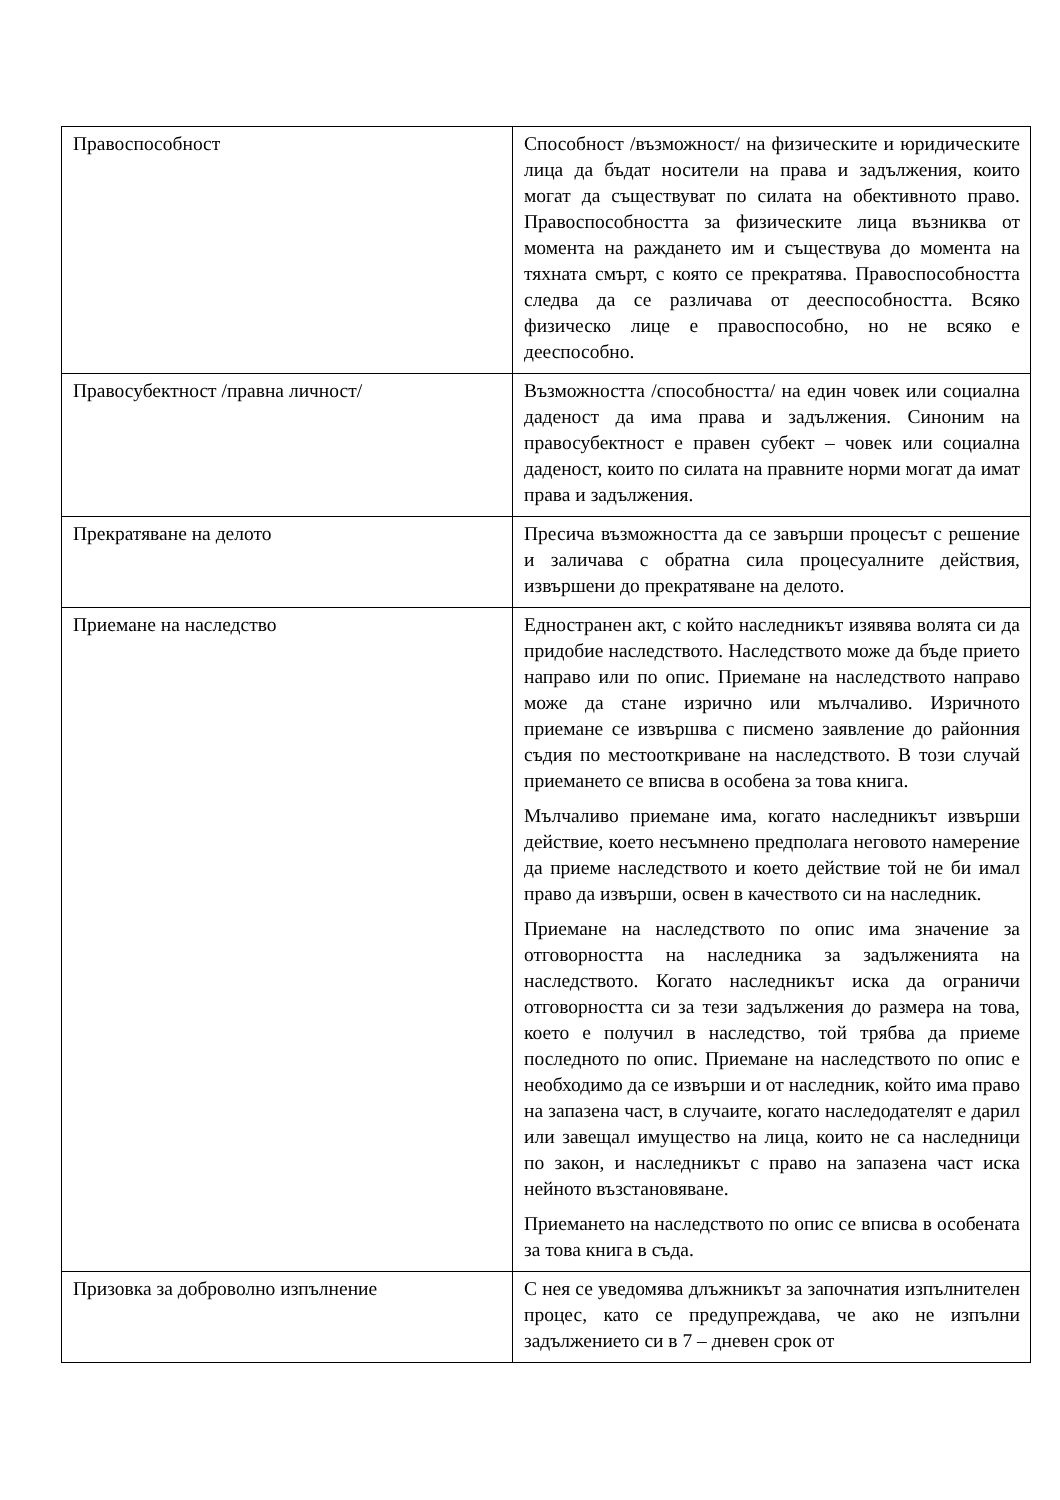| Правоспособност | Способност /възможност/ на физическите и юридическите лица да бъдат носители на права и задължения, които могат да съществуват по силата на обективното право. Правоспособността за физическите лица възниква от момента на раждането им и съществува до момента на тяхната смърт, с която се прекратява. Правоспособността следва да се различава от дееспособността. Всяко физическо лице е правоспособно, но не всяко е дееспособно. |
| Правосубектност /правна личност/ | Възможността /способността/ на един човек или социална даденост да има права и задължения. Синоним на правосубектност е правен субект – човек или социална даденост, които по силата на правните норми могат да имат права и задължения. |
| Прекратяване на делото | Пресича възможността да се завърши процесът с решение и заличава с обратна сила процесуалните действия, извършени до прекратяване на делото. |
| Приемане на наследство | Едностранен акт, с който наследникът изявява волята си да придобие наследството. Наследството може да бъде прието направо или по опис. Приемане на наследството направо може да стане изрично или мълчаливо. Изричното приемане се извършва с писмено заявление до районния съдия по местооткриване на наследството. В този случай приемането се вписва в особена за това книга. Мълчаливо приемане има, когато наследникът извърши действие, което несъмнено предполага неговото намерение да приеме наследството и което действие той не би имал право да извърши, освен в качеството си на наследник. Приемане на наследството по опис има значение за отговорността на наследника за задълженията на наследството. Когато наследникът иска да ограничи отговорността си за тези задължения до размера на това, което е получил в наследство, той трябва да приеме последното по опис. Приемане на наследството по опис е необходимо да се извърши и от наследник, който има право на запазена част, в случаите, когато наследодателят е дарил или завещал имущество на лица, които не са наследници по закон, и наследникът с право на запазена част иска нейното възстановяване. Приемането на наследството по опис се вписва в особената за това книга в съда. |
| Призовка за доброволно изпълнение | С нея се уведомява длъжникът за започнатия изпълнителен процес, като се предупреждава, че ако не изпълни задължението си в 7 – дневен срок от |